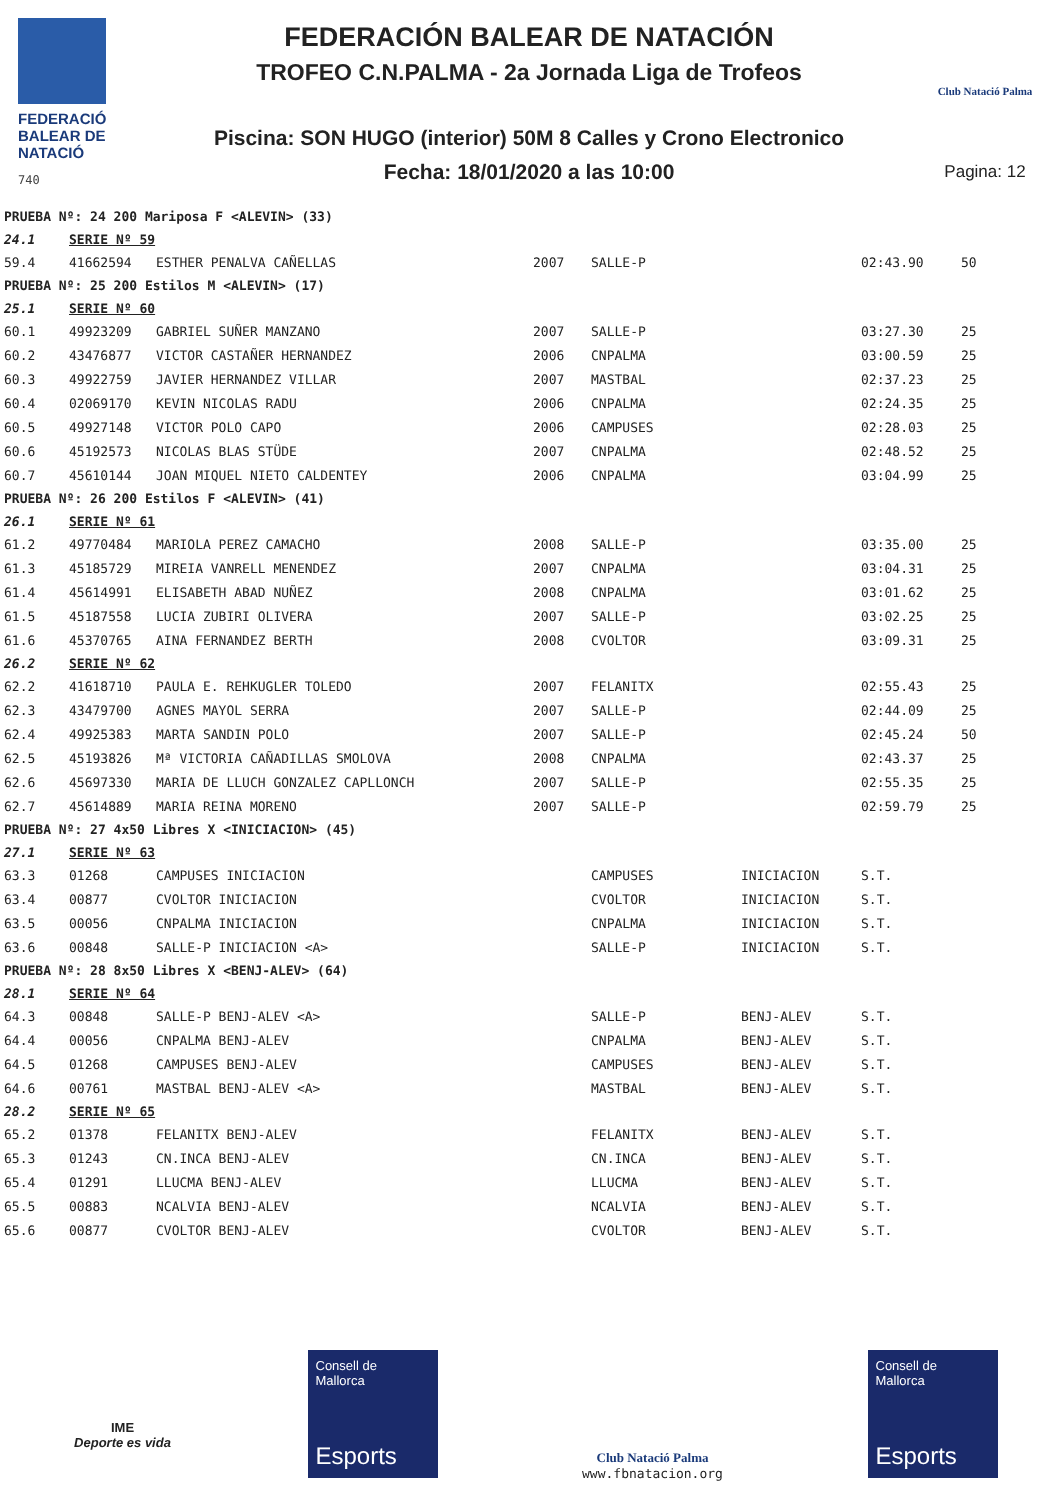FEDERACIÓ
BALEAR DE
NATACIÓ
740
FEDERACIÓN BALEAR DE NATACIÓN
TROFEO C.N.PALMA - 2a Jornada Liga de Trofeos
Piscina: SON HUGO (interior) 50M 8 Calles y Crono Electronico
Fecha: 18/01/2020 a las 10:00
Club Natació Palma
Pagina: 12
| PRUEBA Nº: 24 200 Mariposa F <ALEVIN> (33) | | | | | | | |
| 24.1 | SERIE Nº 59 | | | | | | |
| 59.4 | 41662594 | ESTHER PENALVA CAÑELLAS | 2007 | SALLE-P | | 02:43.90 | 50 |
| PRUEBA Nº: 25 200 Estilos M <ALEVIN> (17) | | | | | | | |
| 25.1 | SERIE Nº 60 | | | | | | |
| 60.1 | 49923209 | GABRIEL SUÑER MANZANO | 2007 | SALLE-P | | 03:27.30 | 25 |
| 60.2 | 43476877 | VICTOR CASTAÑER HERNANDEZ | 2006 | CNPALMA | | 03:00.59 | 25 |
| 60.3 | 49922759 | JAVIER HERNANDEZ VILLAR | 2007 | MASTBAL | | 02:37.23 | 25 |
| 60.4 | 02069170 | KEVIN NICOLAS RADU | 2006 | CNPALMA | | 02:24.35 | 25 |
| 60.5 | 49927148 | VICTOR POLO CAPO | 2006 | CAMPUSES | | 02:28.03 | 25 |
| 60.6 | 45192573 | NICOLAS BLAS STÜDE | 2007 | CNPALMA | | 02:48.52 | 25 |
| 60.7 | 45610144 | JOAN MIQUEL NIETO CALDENTEY | 2006 | CNPALMA | | 03:04.99 | 25 |
| PRUEBA Nº: 26 200 Estilos F <ALEVIN> (41) | | | | | | | |
| 26.1 | SERIE Nº 61 | | | | | | |
| 61.2 | 49770484 | MARIOLA PEREZ CAMACHO | 2008 | SALLE-P | | 03:35.00 | 25 |
| 61.3 | 45185729 | MIREIA VANRELL MENENDEZ | 2007 | CNPALMA | | 03:04.31 | 25 |
| 61.4 | 45614991 | ELISABETH ABAD NUÑEZ | 2008 | CNPALMA | | 03:01.62 | 25 |
| 61.5 | 45187558 | LUCIA ZUBIRI OLIVERA | 2007 | SALLE-P | | 03:02.25 | 25 |
| 61.6 | 45370765 | AINA FERNANDEZ BERTH | 2008 | CVOLTOR | | 03:09.31 | 25 |
| 26.2 | SERIE Nº 62 | | | | | | |
| 62.2 | 41618710 | PAULA E. REHKUGLER TOLEDO | 2007 | FELANITX | | 02:55.43 | 25 |
| 62.3 | 43479700 | AGNES MAYOL SERRA | 2007 | SALLE-P | | 02:44.09 | 25 |
| 62.4 | 49925383 | MARTA SANDIN POLO | 2007 | SALLE-P | | 02:45.24 | 50 |
| 62.5 | 45193826 | Mª VICTORIA CAÑADILLAS SMOLOVA | 2008 | CNPALMA | | 02:43.37 | 25 |
| 62.6 | 45697330 | MARIA DE LLUCH GONZALEZ CAPLLONCH | 2007 | SALLE-P | | 02:55.35 | 25 |
| 62.7 | 45614889 | MARIA REINA MORENO | 2007 | SALLE-P | | 02:59.79 | 25 |
| PRUEBA Nº: 27 4x50 Libres X <INICIACION> (45) | | | | | | | |
| 27.1 | SERIE Nº 63 | | | | | | |
| 63.3 | 01268 | CAMPUSES INICIACION | | CAMPUSES | INICIACION | S.T. | |
| 63.4 | 00877 | CVOLTOR INICIACION | | CVOLTOR | INICIACION | S.T. | |
| 63.5 | 00056 | CNPALMA INICIACION | | CNPALMA | INICIACION | S.T. | |
| 63.6 | 00848 | SALLE-P INICIACION <A> | | SALLE-P | INICIACION | S.T. | |
| PRUEBA Nº: 28 8x50 Libres X <BENJ-ALEV> (64) | | | | | | | |
| 28.1 | SERIE Nº 64 | | | | | | |
| 64.3 | 00848 | SALLE-P BENJ-ALEV <A> | | SALLE-P | BENJ-ALEV | S.T. | |
| 64.4 | 00056 | CNPALMA BENJ-ALEV | | CNPALMA | BENJ-ALEV | S.T. | |
| 64.5 | 01268 | CAMPUSES BENJ-ALEV | | CAMPUSES | BENJ-ALEV | S.T. | |
| 64.6 | 00761 | MASTBAL BENJ-ALEV <A> | | MASTBAL | BENJ-ALEV | S.T. | |
| 28.2 | SERIE Nº 65 | | | | | | |
| 65.2 | 01378 | FELANITX BENJ-ALEV | | FELANITX | BENJ-ALEV | S.T. | |
| 65.3 | 01243 | CN.INCA BENJ-ALEV | | CN.INCA | BENJ-ALEV | S.T. | |
| 65.4 | 01291 | LLUCMA BENJ-ALEV | | LLUCMA | BENJ-ALEV | S.T. | |
| 65.5 | 00883 | NCALVIA BENJ-ALEV | | NCALVIA | BENJ-ALEV | S.T. | |
| 65.6 | 00877 | CVOLTOR BENJ-ALEV | | CVOLTOR | BENJ-ALEV | S.T. | |
IME
Deporte es vida
Consell de Mallorca
Esports
Club Natació Palma
www.fbnatacion.org
Consell de Mallorca
Esports